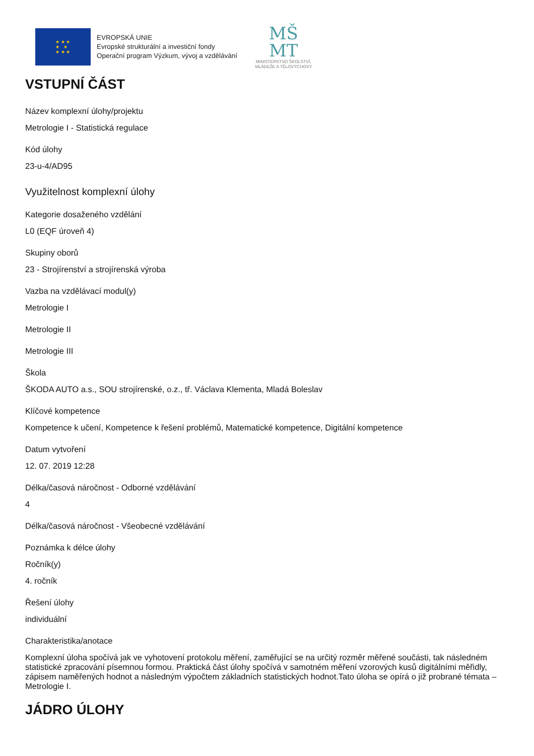★ ★ ★
★ ★
★ ★ ★
EVROPSKÁ UNIE
Evropské strukturální a investiční fondy
Operační program Výzkum, vývoj a vzdělávání
MŠ
MT
MINISTERSTVO ŠKOLSTVÍ,
MLÁDEŽE A TĚLOVÝCHOVY
VSTUPNÍ ČÁST
Název komplexní úlohy/projektu
Metrologie I - Statistická regulace
Kód úlohy
23-u-4/AD95
Využitelnost komplexní úlohy
Kategorie dosaženého vzdělání
L0 (EQF úroveň 4)
Skupiny oborů
23 - Strojírenství a strojírenská výroba
Vazba na vzdělávací modul(y)
Metrologie I
Metrologie II
Metrologie III
Škola
ŠKODA AUTO a.s., SOU strojírenské, o.z., tř. Václava Klementa, Mladá Boleslav
Klíčové kompetence
Kompetence k učení, Kompetence k řešení problémů, Matematické kompetence, Digitální kompetence
Datum vytvoření
12. 07. 2019 12:28
Délka/časová náročnost - Odborné vzdělávání
4
Délka/časová náročnost - Všeobecné vzdělávání
Poznámka k délce úlohy
Ročník(y)
4. ročník
Řešení úlohy
individuální
Charakteristika/anotace
Komplexní úloha spočívá jak ve vyhotovení protokolu měření, zaměřující se na určitý rozměr měřené součásti, tak následném statistické zpracování písemnou formou. Praktická část úlohy spočívá v samotném měření vzorových kusů digitálními měřidly, zápisem naměřených hodnot a následným výpočtem základních statistických hodnot.Tato úloha se opírá o již probrané témata – Metrologie I.
JÁDRO ÚLOHY